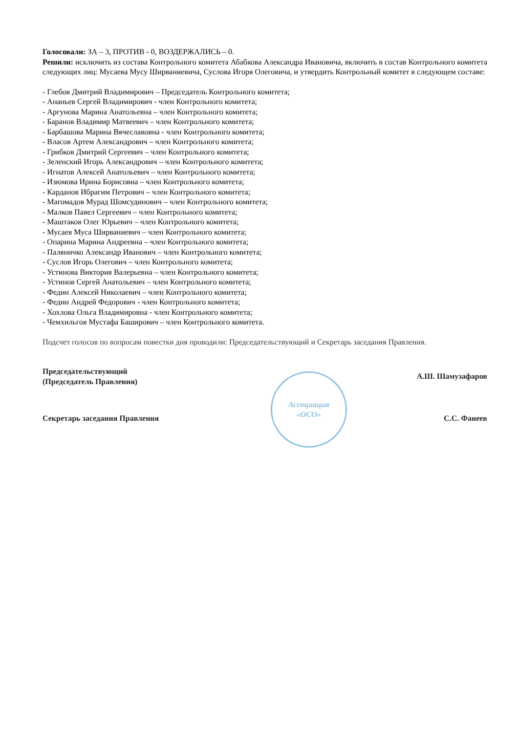Голосовали: ЗА – 3, ПРОТИВ - 0, ВОЗДЕРЖАЛИСЬ – 0.
Решили: исключить из состава Контрольного комитета Абабкова Александра Ивановича, включить в состав Контрольного комитета следующих лиц: Мусаева Мусу Ширваниевича, Суслова Игоря Олеговича, и утвердить Контрольный комитет в следующем составе:
- Глебов Дмитрий Владимирович – Председатель Контрольного комитета;
- Ананьев Сергей Владимирович - член Контрольного комитета;
- Аргунова Марина Анатольевна – член Контрольного комитета;
- Баранов Владимир Матвеевич – член Контрольного комитета;
- Барбашова Марина Вячеславовна - член Контрольного комитета;
- Власов Артем Александрович – член Контрольного комитета;
- Грибков Дмитрий Сергеевич – член Контрольного комитета;
- Зеленский Игорь Александрович – член Контрольного комитета;
- Игнатов Алексей Анатольевич – член Контрольного комитета;
- Изюмова Ирина Борисовна – член Контрольного комитета;
- Карданов Ибрагим Петрович – член Контрольного комитета;
- Магомадов Мурад Шомсудинович – член Контрольного комитета;
- Малков Павел Сергеевич – член Контрольного комитета;
- Маштаков Олег Юрьевич – член Контрольного комитета;
- Мусаев Муса Ширваниевич – член Контрольного комитета;
- Опарина Марина Андреевна – член Контрольного комитета;
- Паляничко Александр Иванович – член Контрольного комитета;
- Суслов Игорь Олегович – член Контрольного комитета;
- Устинова Виктория Валерьевна – член Контрольного комитета;
- Устинов Сергей Анатольевич – член Контрольного комитета;
- Федин Алексей Николаевич – член Контрольного комитета;
- Федин Андрей Федорович - член Контрольного комитета;
- Хохлова Ольга Владимировна - член Контрольного комитета;
- Чемхильгов Мустафа Баширович – член Контрольного комитета.
Подсчет голосов по вопросам повестки дня проводили: Председательствующий и Секретарь заседания Правления.
Председательствующий
(Председатель Правления)
Ассоциация
«ОСО»
А.Ш. Шамузафаров
Секретарь заседания Правления С.С. Фанеев